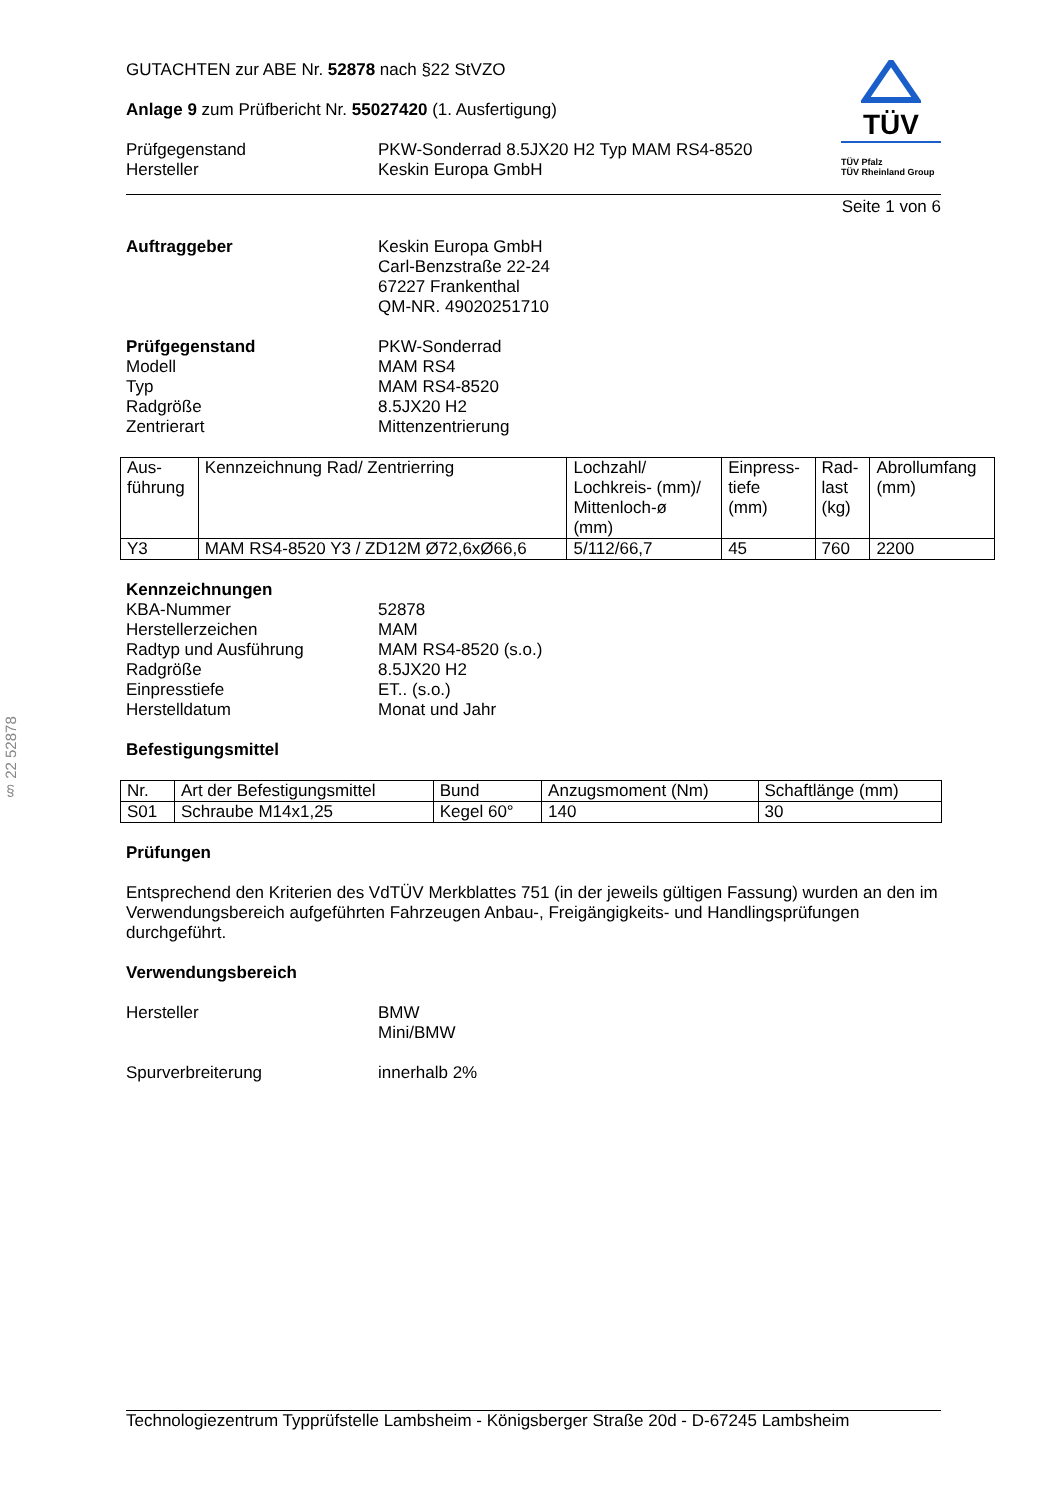§ 22 52878
GUTACHTEN zur ABE Nr. 52878 nach §22 StVZO
Anlage 9 zum Prüfbericht Nr. 55027420 (1. Ausfertigung)
Prüfgegenstand
Hersteller
PKW-Sonderrad 8.5JX20 H2 Typ MAM RS4-8520
Keskin Europa GmbH
TÜV
TÜV Pfalz
TÜV Rheinland Group
Seite 1 von 6
Auftraggeber Keskin Europa GmbH
Carl-Benzstraße 22-24
67227 Frankenthal
QM-NR. 49020251710
Prüfgegenstand
Modell
Typ
Radgröße
Zentrierart
PKW-Sonderrad
MAM RS4
MAM RS4-8520
8.5JX20 H2
Mittenzentrierung
| Aus- führung | Kennzeichnung Rad/ Zentrierring | Lochzahl/ Lochkreis- (mm)/ Mittenloch-ø (mm) | Einpress- tiefe (mm) | Rad- last (kg) | Abrollumfang (mm) |
| Y3 | MAM RS4-8520 Y3 / ZD12M Ø72,6xØ66,6 | 5/112/66,7 | 45 | 760 | 2200 |
Kennzeichnungen
KBA-Nummer
Herstellerzeichen
Radtyp und Ausführung
Radgröße
Einpresstiefe
Herstelldatum
52878
MAM
MAM RS4-8520 (s.o.)
8.5JX20 H2
ET.. (s.o.)
Monat und Jahr
Befestigungsmittel
| Nr. | Art der Befestigungsmittel | Bund | Anzugsmoment (Nm) | Schaftlänge (mm) |
| S01 | Schraube M14x1,25 | Kegel 60° | 140 | 30 |
Prüfungen
Entsprechend den Kriterien des VdTÜV Merkblattes 751 (in der jeweils gültigen Fassung) wurden an den im Verwendungsbereich aufgeführten Fahrzeugen Anbau-, Freigängigkeits- und Handlingsprüfungen durchgeführt.
Verwendungsbereich
Hersteller BMW
Mini/BMW
Spurverbreiterung innerhalb 2%
Technologiezentrum Typprüfstelle Lambsheim - Königsberger Straße 20d - D-67245 Lambsheim